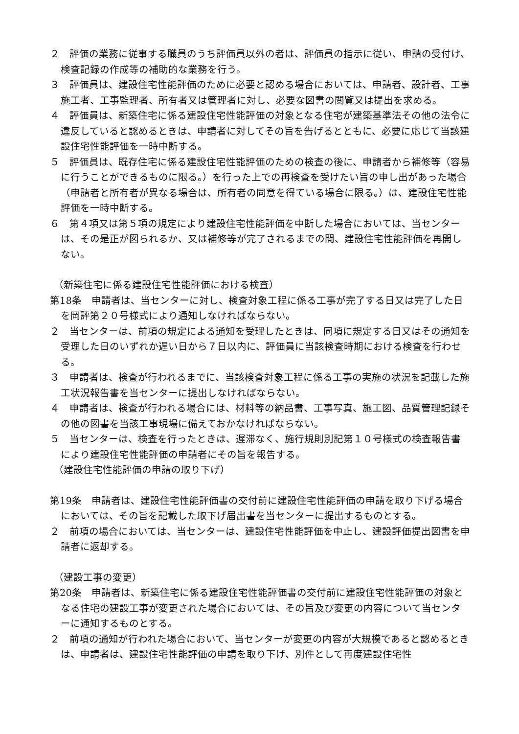２　評価の業務に従事する職員のうち評価員以外の者は、評価員の指示に従い、申請の受付け、検査記録の作成等の補助的な業務を行う。
３　評価員は、建設住宅性能評価のために必要と認める場合においては、申請者、設計者、工事施工者、工事監理者、所有者又は管理者に対し、必要な図書の閲覧又は提出を求める。
４　評価員は、新築住宅に係る建設住宅性能評価の対象となる住宅が建築基準法その他の法令に違反していると認めるときは、申請者に対してその旨を告げるとともに、必要に応じて当該建設住宅性能評価を一時中断する。
５　評価員は、既存住宅に係る建設住宅性能評価のための検査の後に、申請者から補修等（容易に行うことができるものに限る。）を行った上での再検査を受けたい旨の申し出があった場合（申請者と所有者が異なる場合は、所有者の同意を得ている場合に限る。）は、建設住宅性能評価を一時中断する。
６　第４項又は第５項の規定により建設住宅性能評価を中断した場合においては、当センターは、その是正が図られるか、又は補修等が完了されるまでの間、建設住宅性能評価を再開しない。
（新築住宅に係る建設住宅性能評価における検査）
第18条　申請者は、当センターに対し、検査対象工程に係る工事が完了する日又は完了した日を岡評第２０号様式により通知しなければならない。
２　当センターは、前項の規定による通知を受理したときは、同項に規定する日又はその通知を受理した日のいずれか遅い日から７日以内に、評価員に当該検査時期における検査を行わせる。
３　申請者は、検査が行われるまでに、当該検査対象工程に係る工事の実施の状況を記載した施工状況報告書を当センターに提出しなければならない。
４　申請者は、検査が行われる場合には、材料等の納品書、工事写真、施工図、品質管理記録その他の図書を当該工事現場に備えておかなければならない。
５　当センターは、検査を行ったときは、遅滞なく、施行規則別記第１０号様式の検査報告書により建設住宅性能評価の申請者にその旨を報告する。
（建設住宅性能評価の申請の取り下げ）
第19条　申請者は、建設住宅性能評価書の交付前に建設住宅性能評価の申請を取り下げる場合においては、その旨を記載した取下げ届出書を当センターに提出するものとする。
２　前項の場合においては、当センターは、建設住宅性能評価を中止し、建設評価提出図書を申請者に返却する。
（建設工事の変更）
第20条　申請者は、新築住宅に係る建設住宅性能評価書の交付前に建設住宅性能評価の対象となる住宅の建設工事が変更された場合においては、その旨及び変更の内容について当センターに通知するものとする。
２　前項の通知が行われた場合において、当センターが変更の内容が大規模であると認めるときは、申請者は、建設住宅性能評価の申請を取り下げ、別件として再度建設住宅性